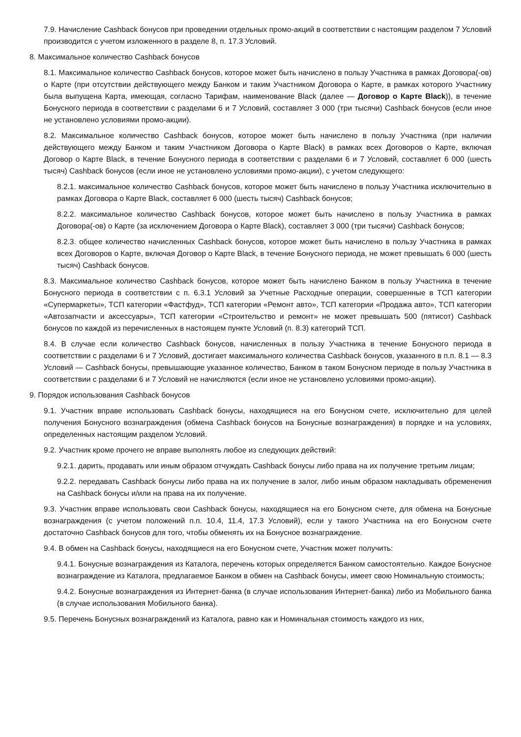7.9. Начисление Cashback бонусов при проведении отдельных промо-акций в соответствии с настоящим разделом 7 Условий производится с учетом изложенного в разделе 8, п. 17.3 Условий.
8. Максимальное количество Cashback бонусов
8.1. Максимальное количество Cashback бонусов, которое может быть начислено в пользу Участника в рамках Договора(-ов) о Карте (при отсутствии действующего между Банком и таким Участником Договора о Карте, в рамках которого Участнику была выпущена Карта, имеющая, согласно Тарифам, наименование Black (далее — Договор о Карте Black)), в течение Бонусного периода в соответствии с разделами 6 и 7 Условий, составляет 3 000 (три тысячи) Cashback бонусов (если иное не установлено условиями промо-акции).
8.2. Максимальное количество Cashback бонусов, которое может быть начислено в пользу Участника (при наличии действующего между Банком и таким Участником Договора о Карте Black) в рамках всех Договоров о Карте, включая Договор о Карте Black, в течение Бонусного периода в соответствии с разделами 6 и 7 Условий, составляет 6 000 (шесть тысяч) Cashback бонусов (если иное не установлено условиями промо-акции), с учетом следующего:
8.2.1. максимальное количество Cashback бонусов, которое может быть начислено в пользу Участника исключительно в рамках Договора о Карте Black, составляет 6 000 (шесть тысяч) Cashback бонусов;
8.2.2. максимальное количество Cashback бонусов, которое может быть начислено в пользу Участника в рамках Договора(-ов) о Карте (за исключением Договора о Карте Black), составляет 3 000 (три тысячи) Cashback бонусов;
8.2.3. общее количество начисленных Cashback бонусов, которое может быть начислено в пользу Участника в рамках всех Договоров о Карте, включая Договор о Карте Black, в течение Бонусного периода, не может превышать 6 000 (шесть тысяч) Cashback бонусов.
8.3. Максимальное количество Cashback бонусов, которое может быть начислено Банком в пользу Участника в течение Бонусного периода в соответствии с п. 6.3.1 Условий за Учетные Расходные операции, совершенные в ТСП категории «Супермаркеты», ТСП категории «Фастфуд», ТСП категории «Ремонт авто», ТСП категории «Продажа авто», ТСП категории «Автозапчасти и аксессуары», ТСП категории «Строительство и ремонт» не может превышать 500 (пятисот) Cashback бонусов по каждой из перечисленных в настоящем пункте Условий (п. 8.3) категорий ТСП.
8.4. В случае если количество Cashback бонусов, начисленных в пользу Участника в течение Бонусного периода в соответствии с разделами 6 и 7 Условий, достигает максимального количества Cashback бонусов, указанного в п.п. 8.1 — 8.3 Условий — Cashback бонусы, превышающие указанное количество, Банком в таком Бонусном периоде в пользу Участника в соответствии с разделами 6 и 7 Условий не начисляются (если иное не установлено условиями промо-акции).
9. Порядок использования Cashback бонусов
9.1. Участник вправе использовать Cashback бонусы, находящиеся на его Бонусном счете, исключительно для целей получения Бонусного вознаграждения (обмена Cashback бонусов на Бонусные вознаграждения) в порядке и на условиях, определенных настоящим разделом Условий.
9.2. Участник кроме прочего не вправе выполнять любое из следующих действий:
9.2.1. дарить, продавать или иным образом отчуждать Cashback бонусы либо права на их получение третьим лицам;
9.2.2. передавать Cashback бонусы либо права на их получение в залог, либо иным образом накладывать обременения на Cashback бонусы и/или на права на их получение.
9.3. Участник вправе использовать свои Cashback бонусы, находящиеся на его Бонусном счете, для обмена на Бонусные вознаграждения (с учетом положений п.п. 10.4, 11.4, 17.3 Условий), если у такого Участника на его Бонусном счете достаточно Cashback бонусов для того, чтобы обменять их на Бонусное вознаграждение.
9.4. В обмен на Cashback бонусы, находящиеся на его Бонусном счете, Участник может получить:
9.4.1. Бонусные вознаграждения из Каталога, перечень которых определяется Банком самостоятельно. Каждое Бонусное вознаграждение из Каталога, предлагаемое Банком в обмен на Cashback бонусы, имеет свою Номинальную стоимость;
9.4.2. Бонусные вознаграждения из Интернет-банка (в случае использования Интернет-банка) либо из Мобильного банка (в случае использования Мобильного банка).
9.5. Перечень Бонусных вознаграждений из Каталога, равно как и Номинальная стоимость каждого из них,